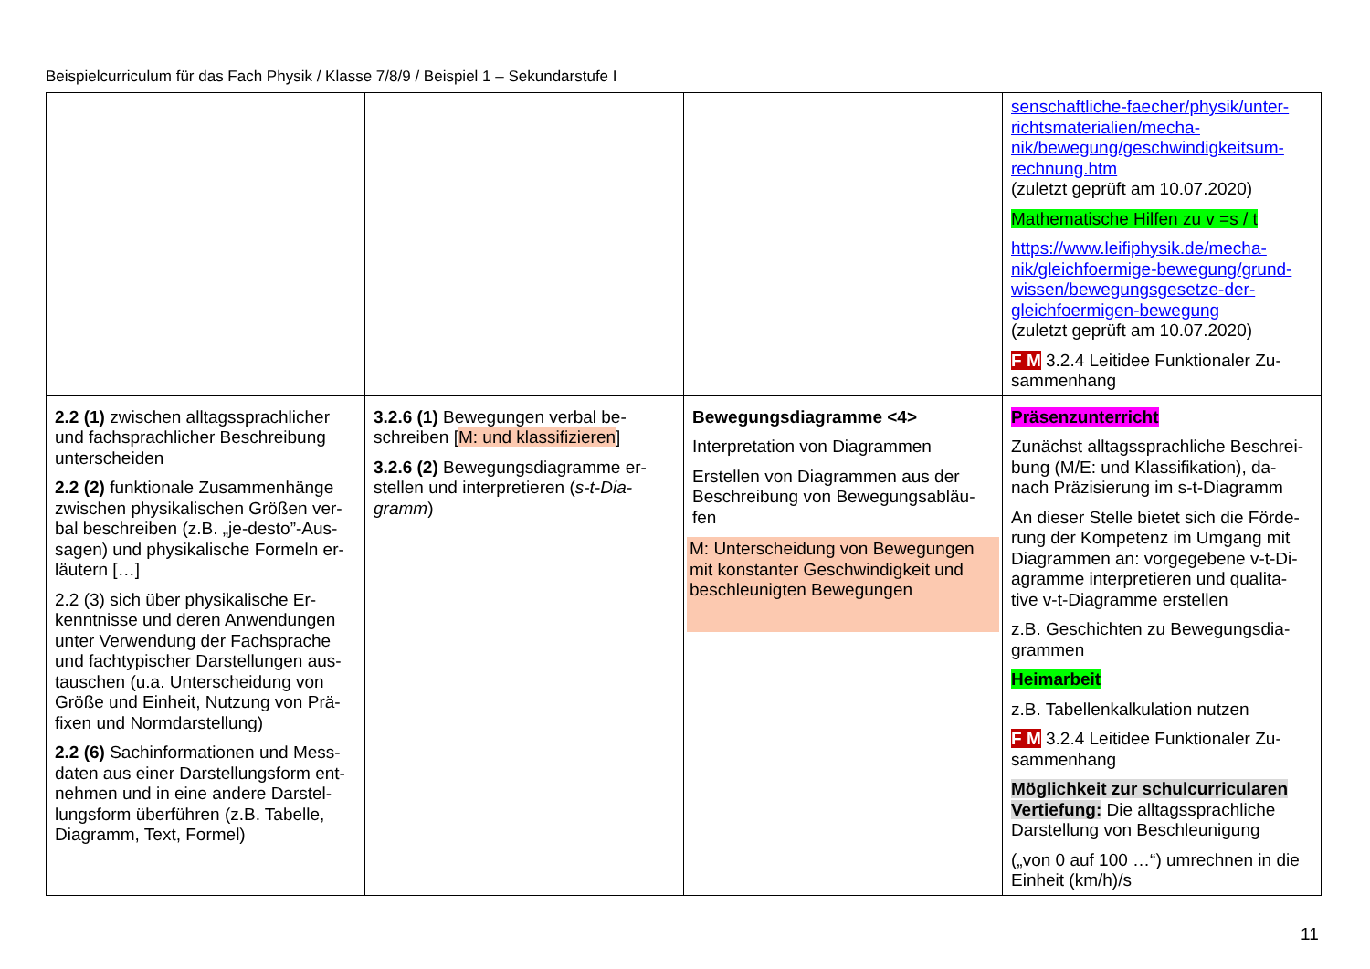Beispielcurriculum für das Fach Physik / Klasse 7/8/9 / Beispiel 1 – Sekundarstufe I
| | | | senschaftliche-faecher/physik/unter-richtsmaterialien/mecha-nik/bewegung/geschwindigkeitsum-rechnung.htm (zuletzt geprüft am 10.07.2020) Mathematische Hilfen zu v =s / t https://www.leifiphysik.de/mecha-nik/gleichfoermige-bewegung/grund-wissen/bewegungsgesetze-der-gleichfoermigen-bewegung (zuletzt geprüft am 10.07.2020) F M 3.2.4 Leitidee Funktionaler Zu-sammenhang |
| 2.2 (1) zwischen alltagssprachlicher und fachsprachlicher Beschreibung unterscheiden 2.2 (2) funktionale Zusammenhänge zwischen physikalischen Größen ver-bal beschreiben (z.B. „je-desto”-Aus-sagen) und physikalische Formeln er-läutern […] 2.2 (3) sich über physikalische Er-kenntnisse und deren Anwendungen unter Verwendung der Fachsprache und fachtypischer Darstellungen aus-tauschen (u.a. Unterscheidung von Größe und Einheit, Nutzung von Prä-fixen und Normdarstellung) 2.2 (6) Sachinformationen und Mess-daten aus einer Darstellungsform ent-nehmen und in eine andere Darstel-lungsform überführen (z.B. Tabelle, Diagramm, Text, Formel) | 3.2.6 (1) Bewegungen verbal be-schreiben [ M: und klassifizieren ] 3.2.6 (2) Bewegungsdiagramme er-stellen und interpretieren ( s-t-Dia-gramm ) | Bewegungsdiagramme <4> Interpretation von Diagrammen Erstellen von Diagrammen aus der Beschreibung von Bewegungsabläu-fen M: Unterscheidung von Bewegungen mit konstanter Geschwindigkeit und beschleunigten Bewegungen | Präsenzunterricht Zunächst alltagssprachliche Beschrei-bung (M/E: und Klassifikation), da-nach Präzisierung im s-t-Diagramm An dieser Stelle bietet sich die Förde-rung der Kompetenz im Umgang mit Diagrammen an: vorgegebene v-t-Di-agramme interpretieren und qualita-tive v-t-Diagramme erstellen z.B. Geschichten zu Bewegungsdia-grammen Heimarbeit z.B. Tabellenkalkulation nutzen F M 3.2.4 Leitidee Funktionaler Zu-sammenhang Möglichkeit zur schulcurricularen Vertiefung: Die alltagssprachliche Darstellung von Beschleunigung („von 0 auf 100 …“) umrechnen in die Einheit (km/h)/s |
11